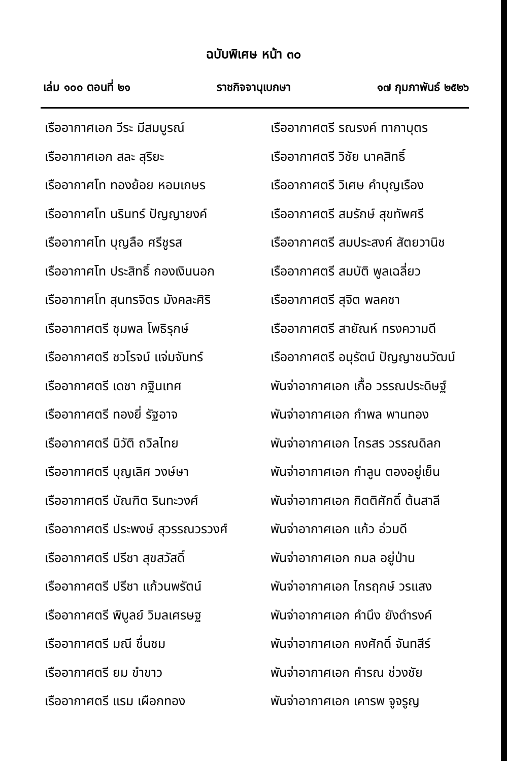ฉบับพิเศษ หน้า ๓๐
เล่ม ๑๐๐ ตอนที่ ๒๑ ราชกิจจานุเบกษา ๑๗ กุมภาพันธ์ ๒๕๒๖
เรืออากาศเอก วีระ มีสมบูรณ์
เรืออากาศเอก สละ สุริยะ
เรืออากาศโท ทองย้อย หอมเกษร
เรืออากาศโท นรินทร์ ปัญญายงค์
เรืออากาศโท บุญลือ ศรีชูรส
เรืออากาศโท ประสิทธิ์ กองเงินนอก
เรืออากาศโท สุนทรจิตร มังคละศิริ
เรืออากาศตรี ชุมพล โพธิรุกษ์
เรืออากาศตรี ชวโรจน์ แจ่มจันทร์
เรืออากาศตรี เดชา กฐินเทศ
เรืออากาศตรี ทองยี่ รัฐอาจ
เรืออากาศตรี นิวัติ ถวิลไทย
เรืออากาศตรี บุญเลิศ วงษ์ษา
เรืออากาศตรี บัณฑิต รินทะวงศ์
เรืออากาศตรี ประพงษ์ สุวรรณวรวงศ์
เรืออากาศตรี ปรีชา สุขสวัสดิ์
เรืออากาศตรี ปรีชา แก้วนพรัตน์
เรืออากาศตรี พิบูลย์ วิมลเศรษฐ
เรืออากาศตรี มณี ชื่นชม
เรืออากาศตรี ยม ขำขาว
เรืออากาศตรี แรม เผือกทอง
เรืออากาศตรี รณรงค์ ทากาบุตร
เรืออากาศตรี วิชัย นาคสิทธิ์
เรืออากาศตรี วิเศษ คำบุญเรือง
เรืออากาศตรี สมรักษ์ สุขทัพศรี
เรืออากาศตรี สมประสงค์ สัตยวานิช
เรืออากาศตรี สมบัติ พูลเฉลี่ยว
เรืออากาศตรี สุจิต พลคชา
เรืออากาศตรี สายัณห์ ทรงความดี
เรืออากาศตรี อนุรัตน์ ปัญญาชนวัฒน์
พันจ่าอากาศเอก เกื้อ วรรณประดิษฐ์
พันจ่าอากาศเอก กำพล พานทอง
พันจ่าอากาศเอก ไกรสร วรรณดิลก
พันจ่าอากาศเอก กำลูน ตองอยู่เย็น
พันจ่าอากาศเอก กิตติศักดิ์ ต้นสาลี
พันจ่าอากาศเอก แก้ว อ่วมดี
พันจ่าอากาศเอก กมล อยู่ป่าน
พันจ่าอากาศเอก ไกรฤกษ์ วรแสง
พันจ่าอากาศเอก คำนึง ยังดำรงค์
พันจ่าอากาศเอก คงศักดิ์ จันทสีร์
พันจ่าอากาศเอก คำรณ ช่วงชัย
พันจ่าอากาศเอก เคารพ จูจรูญ